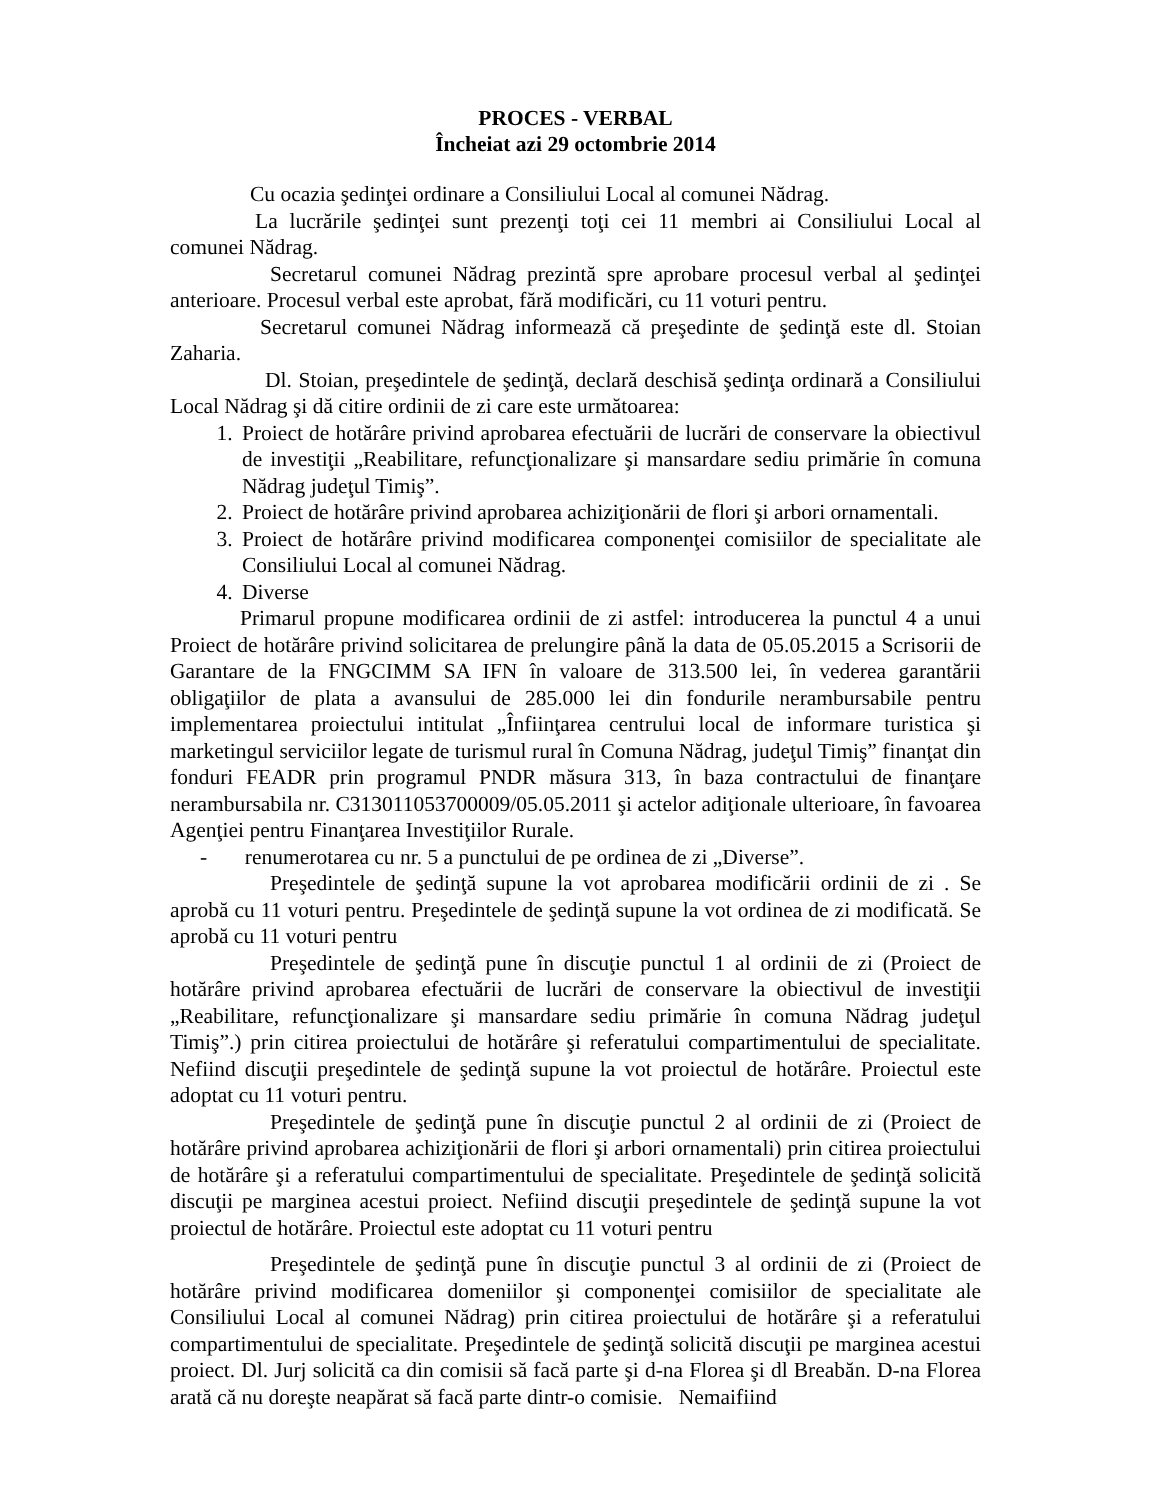PROCES - VERBAL
Încheiat azi 29 octombrie 2014
Cu ocazia şedinţei ordinare a Consiliului Local al comunei Nădrag.
La lucrările şedinţei sunt prezenţi toţi cei 11 membri ai Consiliului Local al comunei Nădrag.
Secretarul comunei Nădrag prezintă spre aprobare procesul verbal al şedinţei anterioare. Procesul verbal este aprobat, fără modificări, cu 11 voturi pentru.
Secretarul comunei Nădrag informează că preşedinte de şedinţă este dl. Stoian Zaharia.
Dl. Stoian, preşedintele de şedinţă, declară deschisă şedinţa ordinară a Consiliului Local Nădrag şi dă citire ordinii de zi care este următoarea:
1. Proiect de hotărâre privind aprobarea efectuării de lucrări de conservare la obiectivul de investiţii „Reabilitare, refuncţionalizare şi mansardare sediu primărie în comuna Nădrag judeţul Timiş”.
2. Proiect de hotărâre privind aprobarea achiziţionării de flori şi arbori ornamentali.
3. Proiect de hotărâre privind modificarea componenţei comisiilor de specialitate ale Consiliului Local al comunei Nădrag.
4. Diverse
Primarul propune modificarea ordinii de zi astfel: introducerea la punctul 4 a unui Proiect de hotărâre privind solicitarea de prelungire până la data de 05.05.2015 a Scrisorii de Garantare de la FNGCIMM SA IFN în valoare de 313.500 lei, în vederea garantării obligaţiilor de plata a avansului de 285.000 lei din fondurile nerambursabile pentru implementarea proiectului intitulat „Înfiinţarea centrului local de informare turistica şi marketingul serviciilor legate de turismul rural în Comuna Nădrag, judeţul Timiş” finanţat din fonduri FEADR prin programul PNDR măsura 313, în baza contractului de finanţare nerambursabila nr. C313011053700009/05.05.2011 şi actelor adiţionale ulterioare, în favoarea Agenţiei pentru Finanţarea Investiţiilor Rurale.
- renumerotarea cu nr. 5 a punctului de pe ordinea de zi „Diverse”.
Preşedintele de şedinţă supune la vot aprobarea modificării ordinii de zi . Se aprobă cu 11 voturi pentru. Preşedintele de şedinţă supune la vot ordinea de zi modificată. Se aprobă cu 11 voturi pentru
Preşedintele de şedinţă pune în discuţie punctul 1 al ordinii de zi (Proiect de hotărâre privind aprobarea efectuării de lucrări de conservare la obiectivul de investiţii „Reabilitare, refuncţionalizare şi mansardare sediu primărie în comuna Nădrag judeţul Timiş”.) prin citirea proiectului de hotărâre şi referatului compartimentului de specialitate. Nefiind discuţii preşedintele de şedinţă supune la vot proiectul de hotărâre. Proiectul este adoptat cu 11 voturi pentru.
Preşedintele de şedinţă pune în discuţie punctul 2 al ordinii de zi (Proiect de hotărâre privind aprobarea achiziţionării de flori şi arbori ornamentali) prin citirea proiectului de hotărâre şi a referatului compartimentului de specialitate. Preşedintele de şedinţă solicită discuţii pe marginea acestui proiect. Nefiind discuţii preşedintele de şedinţă supune la vot proiectul de hotărâre. Proiectul este adoptat cu 11 voturi pentru
Preşedintele de şedinţă pune în discuţie punctul 3 al ordinii de zi (Proiect de hotărâre privind modificarea domeniilor şi componenţei comisiilor de specialitate ale Consiliului Local al comunei Nădrag) prin citirea proiectului de hotărâre şi a referatului compartimentului de specialitate. Preşedintele de şedinţă solicită discuţii pe marginea acestui proiect. Dl. Jurj solicită ca din comisii să facă parte şi d-na Florea şi dl Breabăn. D-na Florea arată că nu doreşte neapărat să facă parte dintr-o comisie. Nemaifiind